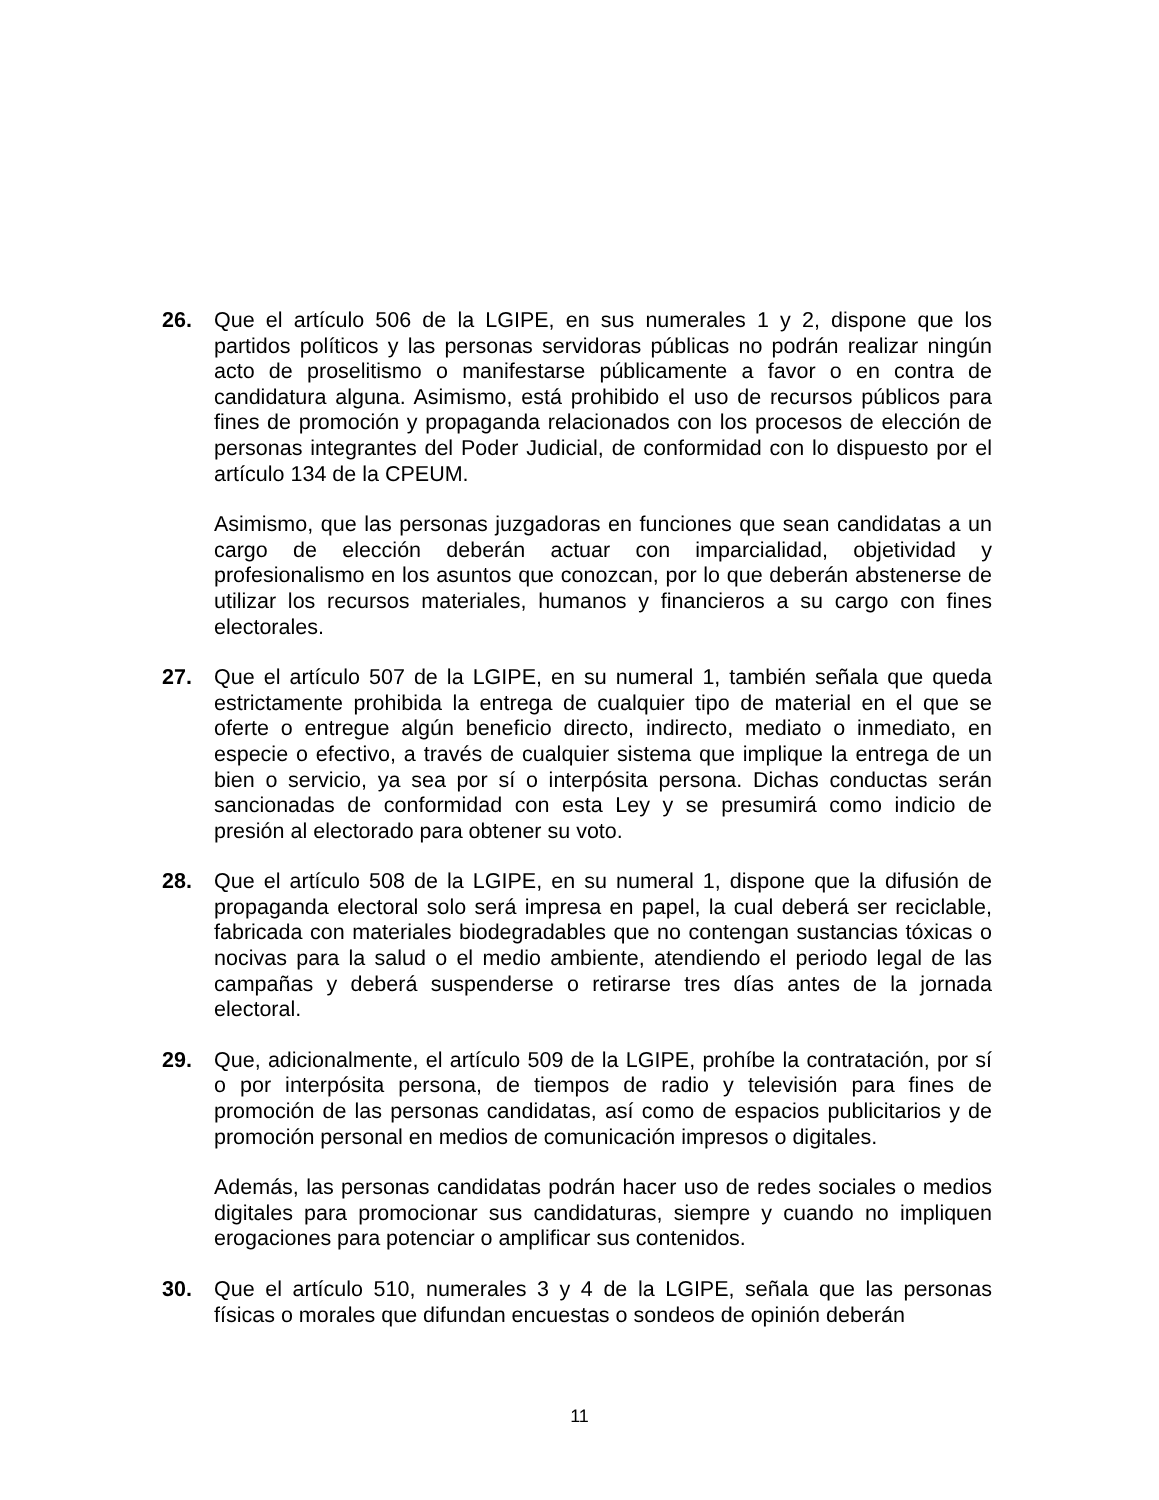26. Que el artículo 506 de la LGIPE, en sus numerales 1 y 2, dispone que los partidos políticos y las personas servidoras públicas no podrán realizar ningún acto de proselitismo o manifestarse públicamente a favor o en contra de candidatura alguna. Asimismo, está prohibido el uso de recursos públicos para fines de promoción y propaganda relacionados con los procesos de elección de personas integrantes del Poder Judicial, de conformidad con lo dispuesto por el artículo 134 de la CPEUM.
Asimismo, que las personas juzgadoras en funciones que sean candidatas a un cargo de elección deberán actuar con imparcialidad, objetividad y profesionalismo en los asuntos que conozcan, por lo que deberán abstenerse de utilizar los recursos materiales, humanos y financieros a su cargo con fines electorales.
27. Que el artículo 507 de la LGIPE, en su numeral 1, también señala que queda estrictamente prohibida la entrega de cualquier tipo de material en el que se oferte o entregue algún beneficio directo, indirecto, mediato o inmediato, en especie o efectivo, a través de cualquier sistema que implique la entrega de un bien o servicio, ya sea por sí o interpósita persona. Dichas conductas serán sancionadas de conformidad con esta Ley y se presumirá como indicio de presión al electorado para obtener su voto.
28. Que el artículo 508 de la LGIPE, en su numeral 1, dispone que la difusión de propaganda electoral solo será impresa en papel, la cual deberá ser reciclable, fabricada con materiales biodegradables que no contengan sustancias tóxicas o nocivas para la salud o el medio ambiente, atendiendo el periodo legal de las campañas y deberá suspenderse o retirarse tres días antes de la jornada electoral.
29. Que, adicionalmente, el artículo 509 de la LGIPE, prohíbe la contratación, por sí o por interpósita persona, de tiempos de radio y televisión para fines de promoción de las personas candidatas, así como de espacios publicitarios y de promoción personal en medios de comunicación impresos o digitales.
Además, las personas candidatas podrán hacer uso de redes sociales o medios digitales para promocionar sus candidaturas, siempre y cuando no impliquen erogaciones para potenciar o amplificar sus contenidos.
30. Que el artículo 510, numerales 3 y 4 de la LGIPE, señala que las personas físicas o morales que difundan encuestas o sondeos de opinión deberán
11